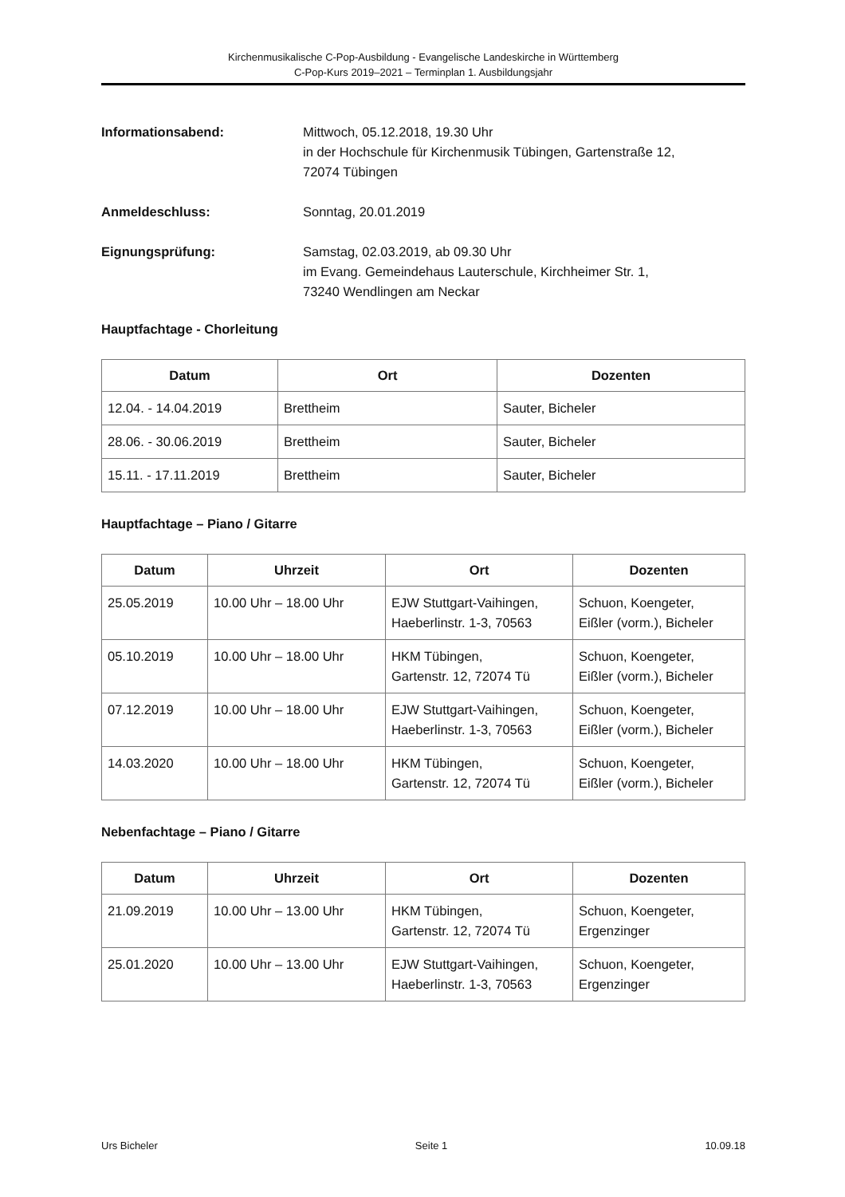Kirchenmusikalische C-Pop-Ausbildung - Evangelische Landeskirche in Württemberg
C-Pop-Kurs 2019–2021 – Terminplan 1. Ausbildungsjahr
Informationsabend: Mittwoch, 05.12.2018, 19.30 Uhr
in der Hochschule für Kirchenmusik Tübingen, Gartenstraße 12,
72074 Tübingen
Anmeldeschluss: Sonntag, 20.01.2019
Eignungsprüfung: Samstag, 02.03.2019, ab 09.30 Uhr
im Evang. Gemeindehaus Lauterschule, Kirchheimer Str. 1,
73240 Wendlingen am Neckar
Hauptfachtage - Chorleitung
| Datum | Ort | Dozenten |
| --- | --- | --- |
| 12.04. - 14.04.2019 | Brettheim | Sauter, Bicheler |
| 28.06. - 30.06.2019 | Brettheim | Sauter, Bicheler |
| 15.11. - 17.11.2019 | Brettheim | Sauter, Bicheler |
Hauptfachtage – Piano / Gitarre
| Datum | Uhrzeit | Ort | Dozenten |
| --- | --- | --- | --- |
| 25.05.2019 | 10.00 Uhr – 18.00 Uhr | EJW Stuttgart-Vaihingen, Haeberlinstr. 1-3, 70563 | Schuon, Koengeter, Eißler (vorm.), Bicheler |
| 05.10.2019 | 10.00 Uhr – 18.00 Uhr | HKM Tübingen, Gartenstr. 12, 72074 Tü | Schuon, Koengeter, Eißler (vorm.), Bicheler |
| 07.12.2019 | 10.00 Uhr – 18.00 Uhr | EJW Stuttgart-Vaihingen, Haeberlinstr. 1-3, 70563 | Schuon, Koengeter, Eißler (vorm.), Bicheler |
| 14.03.2020 | 10.00 Uhr – 18.00 Uhr | HKM Tübingen, Gartenstr. 12, 72074 Tü | Schuon, Koengeter, Eißler (vorm.), Bicheler |
Nebenfachtage – Piano / Gitarre
| Datum | Uhrzeit | Ort | Dozenten |
| --- | --- | --- | --- |
| 21.09.2019 | 10.00 Uhr – 13.00 Uhr | HKM Tübingen, Gartenstr. 12, 72074 Tü | Schuon, Koengeter, Ergenzinger |
| 25.01.2020 | 10.00 Uhr – 13.00 Uhr | EJW Stuttgart-Vaihingen, Haeberlinstr. 1-3, 70563 | Schuon, Koengeter, Ergenzinger |
Urs Bicheler Seite 1 10.09.18